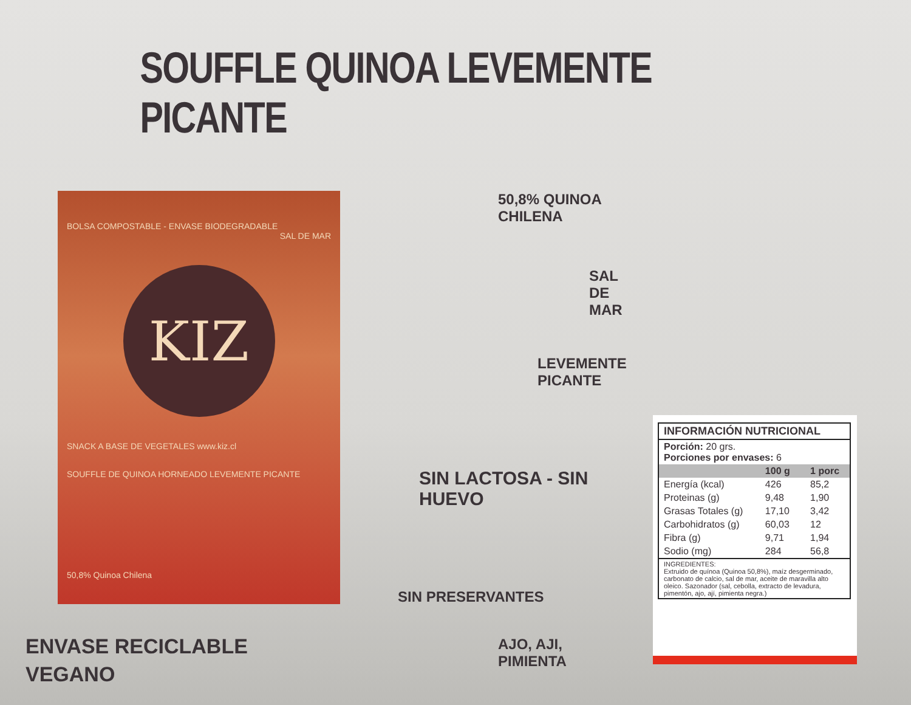SOUFFLE QUINOA LEVEMENTE PICANTE
BOLSA COMPOSTABLE - ENVASE BIODEGRADABLE
SAL DE MAR
KIZ
SNACK A BASE DE VEGETALES www.kiz.cl
SOUFFLE DE QUINOA HORNEADO LEVEMENTE PICANTE
50,8% Quinoa Chilena
50,8% QUINOA CHILENA
SAL DE MAR
LEVEMENTE PICANTE
SIN LACTOSA - SIN HUEVO
SIN PRESERVANTES
AJO, AJI, PIMIENTA
| INFORMACIÓN NUTRICIONAL | | |
| --- | --- | --- |
| Porción: 20 grs. Porciones por envases: 6 | | |
| | 100 g | 1 porc |
| Energía (kcal) | 426 | 85,2 |
| Proteinas (g) | 9,48 | 1,90 |
| Grasas Totales (g) | 17,10 | 3,42 |
| Carbohidratos (g) | 60,03 | 12 |
| Fibra (g) | 9,71 | 1,94 |
| Sodio (mg) | 284 | 56,8 |
| INGREDIENTES: Extruido de quínoa (Quinoa 50,8%), maíz desgerminado, carbonato de calcio, sal de mar, aceite de maravilla alto oleico. Sazonador (sal, cebolla, extracto de levadura, pimentón, ajo, ají, pimienta negra.) | | |
ENVASE RECICLABLE
VEGANO